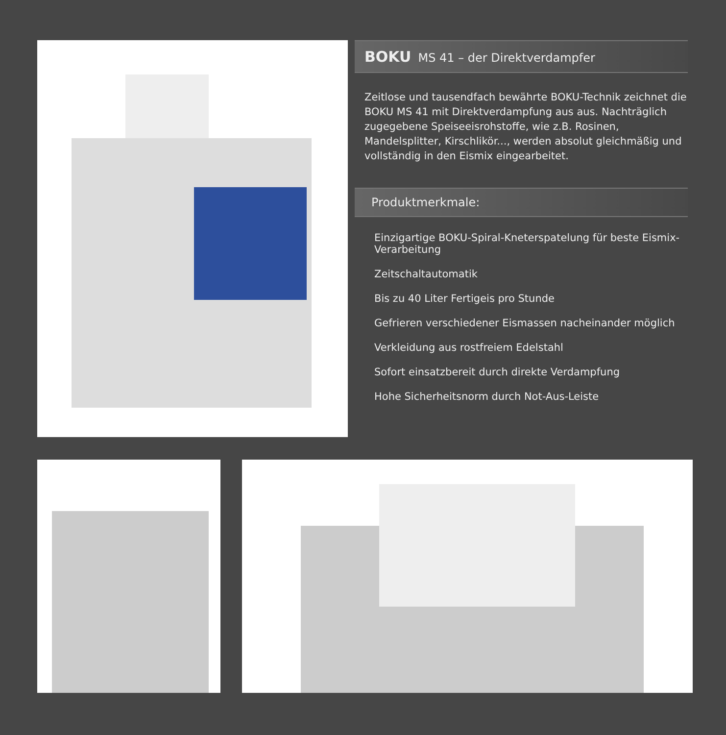BOKU MS 41 – der Direktverdampfer
Zeitlose und tausendfach bewährte BOKU-Technik zeichnet die BOKU MS 41 mit Direktverdampfung aus aus. Nachträglich zugegebene Speiseeisrohstoffe, wie z.B. Rosinen, Mandelsplitter, Kirschlikör..., werden absolut gleichmäßig und vollständig in den Eismix eingearbeitet.
Produktmerkmale:
Einzigartige BOKU-Spiral-Kneterspatelung für beste Eismix-Verarbeitung
Zeitschaltautomatik
Bis zu 40 Liter Fertigeis pro Stunde
Gefrieren verschiedener Eismassen nacheinander möglich
Verkleidung aus rostfreiem Edelstahl
Sofort einsatzbereit durch direkte Verdampfung
Hohe Sicherheitsnorm durch Not-Aus-Leiste